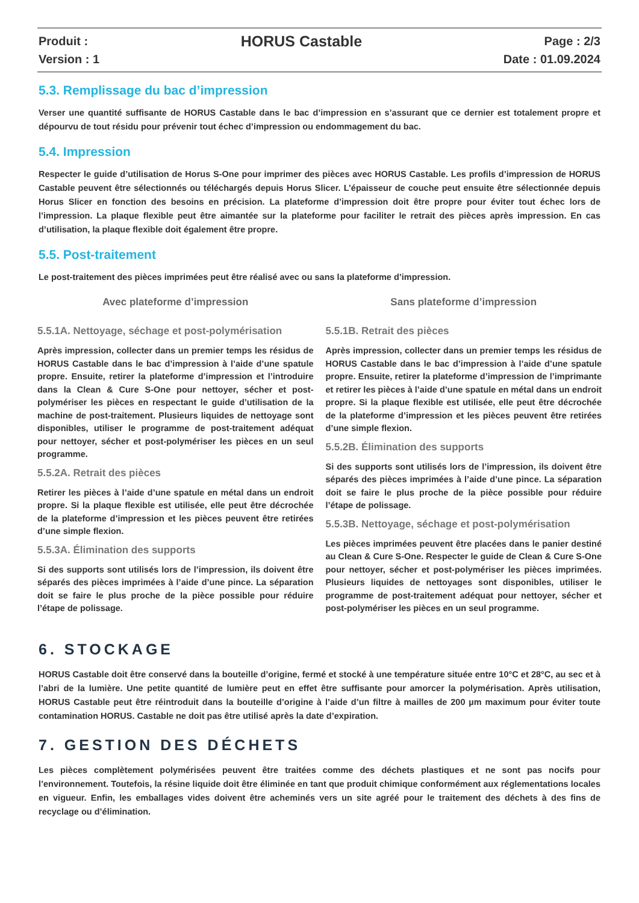Produit :
Version : 1
HORUS Castable
Page : 2/3
Date : 01.09.2024
5.3. Remplissage du bac d’impression
Verser une quantité suffisante de HORUS Castable dans le bac d’impression en s’assurant que ce dernier est totalement propre et dépourvu de tout résidu pour prévenir tout échec d’impression ou endommagement du bac.
5.4. Impression
Respecter le guide d’utilisation de Horus S-One pour imprimer des pièces avec HORUS Castable. Les profils d’impression de HORUS Castable peuvent être sélectionnés ou téléchargés depuis Horus Slicer. L’épaisseur de couche peut ensuite être sélectionnée depuis Horus Slicer en fonction des besoins en précision. La plateforme d’impression doit être propre pour éviter tout échec lors de l’impression. La plaque flexible peut être aimantée sur la plateforme pour faciliter le retrait des pièces après impression. En cas d’utilisation, la plaque flexible doit également être propre.
5.5. Post-traitement
Le post-traitement des pièces imprimées peut être réalisé avec ou sans la plateforme d’impression.
Avec plateforme d’impression
5.5.1A. Nettoyage, séchage et post-polymérisation
Après impression, collecter dans un premier temps les résidus de HORUS Castable dans le bac d’impression à l’aide d’une spatule propre. Ensuite, retirer la plateforme d’impression et l’introduire dans la Clean & Cure S-One pour nettoyer, sécher et post-polymériser les pièces en respectant le guide d’utilisation de la machine de post-traitement. Plusieurs liquides de nettoyage sont disponibles, utiliser le programme de post-traitement adéquat pour nettoyer, sécher et post-polymériser les pièces en un seul programme.
5.5.2A. Retrait des pièces
Retirer les pièces à l’aide d’une spatule en métal dans un endroit propre. Si la plaque flexible est utilisée, elle peut être décrochée de la plateforme d’impression et les pièces peuvent être retirées d’une simple flexion.
5.5.3A. Élimination des supports
Si des supports sont utilisés lors de l’impression, ils doivent être séparés des pièces imprimées à l’aide d’une pince. La séparation doit se faire le plus proche de la pièce possible pour réduire l’étape de polissage.
Sans plateforme d’impression
5.5.1B. Retrait des pièces
Après impression, collecter dans un premier temps les résidus de HORUS Castable dans le bac d’impression à l’aide d’une spatule propre. Ensuite, retirer la plateforme d’impression de l’imprimante et retirer les pièces à l’aide d’une spatule en métal dans un endroit propre. Si la plaque flexible est utilisée, elle peut être décrochée de la plateforme d’impression et les pièces peuvent être retirées d’une simple flexion.
5.5.2B. Élimination des supports
Si des supports sont utilisés lors de l’impression, ils doivent être séparés des pièces imprimées à l’aide d’une pince. La séparation doit se faire le plus proche de la pièce possible pour réduire l’étape de polissage.
5.5.3B. Nettoyage, séchage et post-polymérisation
Les pièces imprimées peuvent être placées dans le panier destiné au Clean & Cure S-One. Respecter le guide de Clean & Cure S-One pour nettoyer, sécher et post-polymériser les pièces imprimées. Plusieurs liquides de nettoyages sont disponibles, utiliser le programme de post-traitement adéquat pour nettoyer, sécher et post-polymériser les pièces en un seul programme.
6. STOCKAGE
HORUS Castable doit être conservé dans la bouteille d’origine, fermé et stocké à une température située entre 10°C et 28°C, au sec et à l’abri de la lumière. Une petite quantité de lumière peut en effet être suffisante pour amorcer la polymérisation. Après utilisation, HORUS Castable peut être réintroduit dans la bouteille d’origine à l’aide d’un filtre à mailles de 200 µm maximum pour éviter toute contamination HORUS. Castable ne doit pas être utilisé après la date d’expiration.
7. GESTION DES DÉCHETS
Les pièces complètement polymérisées peuvent être traitées comme des déchets plastiques et ne sont pas nocifs pour l’environnement. Toutefois, la résine liquide doit être éliminée en tant que produit chimique conformément aux réglementations locales en vigueur. Enfin, les emballages vides doivent être acheminés vers un site agréé pour le traitement des déchets à des fins de recyclage ou d’élimination.